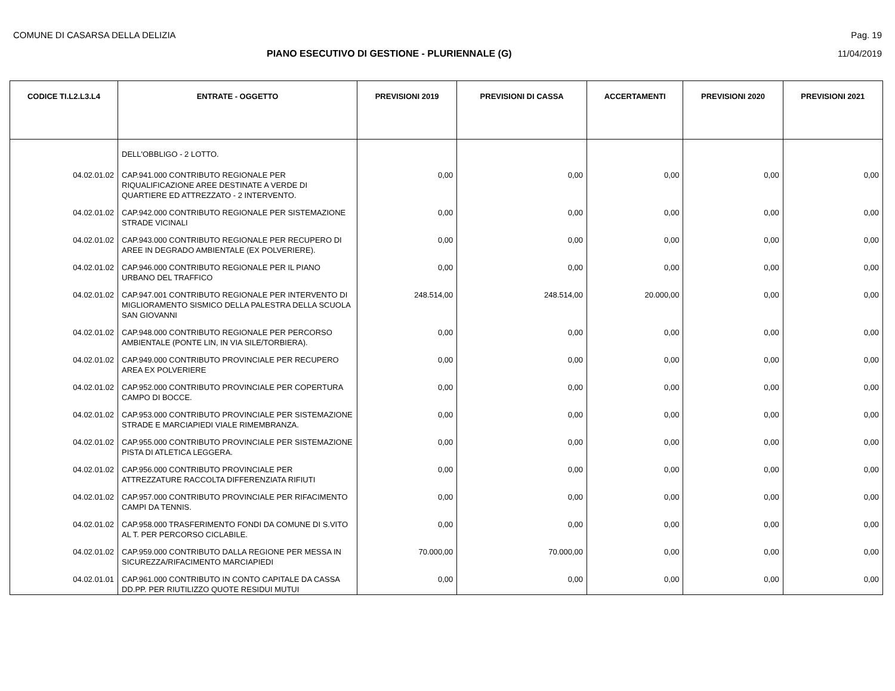COMUNE DI CASARSA DELLA DELIZIA Pag. 19
PIANO ESECUTIVO DI GESTIONE - PLURIENNALE (G)
11/04/2019
| CODICE TI.L2.L3.L4 | ENTRATE - OGGETTO | PREVISIONI 2019 | PREVISIONI DI CASSA | ACCERTAMENTI | PREVISIONI 2020 | PREVISIONI 2021 |
| --- | --- | --- | --- | --- | --- | --- |
| | DELL'OBBLIGO - 2 LOTTO. | | | | | |
| 04.02.01.02 | CAP.941.000 CONTRIBUTO REGIONALE PER RIQUALIFICAZIONE AREE DESTINATE A VERDE DI QUARTIERE ED ATTREZZATO - 2 INTERVENTO. | 0,00 | 0,00 | 0,00 | 0,00 | 0,00 |
| 04.02.01.02 | CAP.942.000 CONTRIBUTO REGIONALE PER SISTEMAZIONE STRADE VICINALI | 0,00 | 0,00 | 0,00 | 0,00 | 0,00 |
| 04.02.01.02 | CAP.943.000 CONTRIBUTO REGIONALE PER RECUPERO DI AREE IN DEGRADO AMBIENTALE (EX POLVERIERE). | 0,00 | 0,00 | 0,00 | 0,00 | 0,00 |
| 04.02.01.02 | CAP.946.000 CONTRIBUTO REGIONALE PER IL PIANO URBANO DEL TRAFFICO | 0,00 | 0,00 | 0,00 | 0,00 | 0,00 |
| 04.02.01.02 | CAP.947.001 CONTRIBUTO REGIONALE PER INTERVENTO DI MIGLIORAMENTO SISMICO DELLA PALESTRA DELLA SCUOLA SAN GIOVANNI | 248.514,00 | 248.514,00 | 20.000,00 | 0,00 | 0,00 |
| 04.02.01.02 | CAP.948.000 CONTRIBUTO REGIONALE PER PERCORSO AMBIENTALE (PONTE LIN, IN VIA SILE/TORBIERA). | 0,00 | 0,00 | 0,00 | 0,00 | 0,00 |
| 04.02.01.02 | CAP.949.000 CONTRIBUTO PROVINCIALE PER RECUPERO AREA EX POLVERIERE | 0,00 | 0,00 | 0,00 | 0,00 | 0,00 |
| 04.02.01.02 | CAP.952.000 CONTRIBUTO PROVINCIALE PER COPERTURA CAMPO DI BOCCE. | 0,00 | 0,00 | 0,00 | 0,00 | 0,00 |
| 04.02.01.02 | CAP.953.000 CONTRIBUTO PROVINCIALE PER SISTEMAZIONE STRADE E MARCIAPIEDI VIALE RIMEMBRANZA. | 0,00 | 0,00 | 0,00 | 0,00 | 0,00 |
| 04.02.01.02 | CAP.955.000 CONTRIBUTO PROVINCIALE PER SISTEMAZIONE PISTA DI ATLETICA LEGGERA. | 0,00 | 0,00 | 0,00 | 0,00 | 0,00 |
| 04.02.01.02 | CAP.956.000 CONTRIBUTO PROVINCIALE PER ATTREZZATURE RACCOLTA DIFFERENZIATA RIFIUTI | 0,00 | 0,00 | 0,00 | 0,00 | 0,00 |
| 04.02.01.02 | CAP.957.000 CONTRIBUTO PROVINCIALE PER RIFACIMENTO CAMPI DA TENNIS. | 0,00 | 0,00 | 0,00 | 0,00 | 0,00 |
| 04.02.01.02 | CAP.958.000 TRASFERIMENTO FONDI DA COMUNE DI S.VITO AL T. PER PERCORSO CICLABILE. | 0,00 | 0,00 | 0,00 | 0,00 | 0,00 |
| 04.02.01.02 | CAP.959.000 CONTRIBUTO DALLA REGIONE PER MESSA IN SICUREZZA/RIFACIMENTO MARCIAPIEDI | 70.000,00 | 70.000,00 | 0,00 | 0,00 | 0,00 |
| 04.02.01.01 | CAP.961.000 CONTRIBUTO IN CONTO CAPITALE DA CASSA DD.PP. PER RIUTILIZZO QUOTE RESIDUI MUTUI | 0,00 | 0,00 | 0,00 | 0,00 | 0,00 |